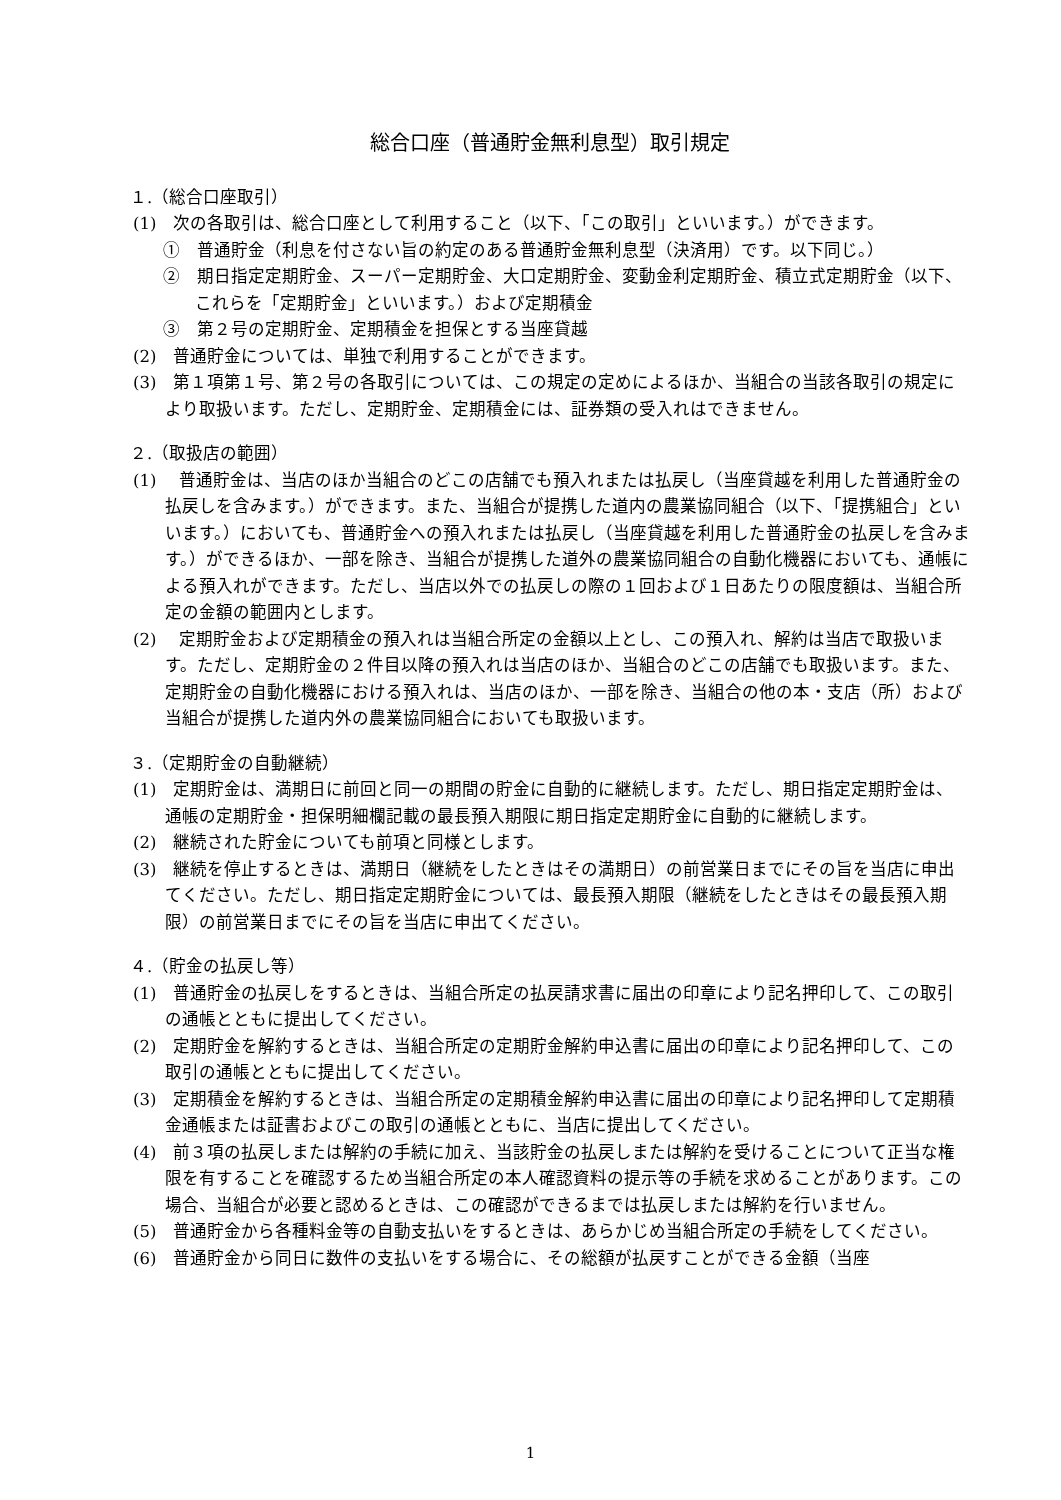総合口座（普通貯金無利息型）取引規定
１.（総合口座取引）
(1)　次の各取引は、総合口座として利用すること（以下、「この取引」といいます。）ができます。
①　普通貯金（利息を付さない旨の約定のある普通貯金無利息型（決済用）です。以下同じ。）
②　期日指定定期貯金、スーパー定期貯金、大口定期貯金、変動金利定期貯金、積立式定期貯金（以下、これらを「定期貯金」といいます。）および定期積金
③　第２号の定期貯金、定期積金を担保とする当座貸越
(2)　普通貯金については、単独で利用することができます。
(3)　第１項第１号、第２号の各取引については、この規定の定めによるほか、当組合の当該各取引の規定により取扱います。ただし、定期貯金、定期積金には、証券類の受入れはできません。
２.（取扱店の範囲）
(1)　 普通貯金は、当店のほか当組合のどこの店舗でも預入れまたは払戻し（当座貸越を利用した普通貯金の払戻しを含みます。）ができます。また、当組合が提携した道内の農業協同組合（以下、「提携組合」といいます。）においても、普通貯金への預入れまたは払戻し（当座貸越を利用した普通貯金の払戻しを含みます。）ができるほか、一部を除き、当組合が提携した道外の農業協同組合の自動化機器においても、通帳による預入れができます。ただし、当店以外での払戻しの際の１回および１日あたりの限度額は、当組合所定の金額の範囲内とします。
(2)　 定期貯金および定期積金の預入れは当組合所定の金額以上とし、この預入れ、解約は当店で取扱います。ただし、定期貯金の２件目以降の預入れは当店のほか、当組合のどこの店舗でも取扱います。また、定期貯金の自動化機器における預入れは、当店のほか、一部を除き、当組合の他の本・支店（所）および当組合が提携した道内外の農業協同組合においても取扱います。
３.（定期貯金の自動継続）
(1)　定期貯金は、満期日に前回と同一の期間の貯金に自動的に継続します。ただし、期日指定定期貯金は、通帳の定期貯金・担保明細欄記載の最長預入期限に期日指定定期貯金に自動的に継続します。
(2)　継続された貯金についても前項と同様とします。
(3)　継続を停止するときは、満期日（継続をしたときはその満期日）の前営業日までにその旨を当店に申出てください。ただし、期日指定定期貯金については、最長預入期限（継続をしたときはその最長預入期限）の前営業日までにその旨を当店に申出てください。
４.（貯金の払戻し等）
(1)　普通貯金の払戻しをするときは、当組合所定の払戻請求書に届出の印章により記名押印して、この取引の通帳とともに提出してください。
(2)　定期貯金を解約するときは、当組合所定の定期貯金解約申込書に届出の印章により記名押印して、この取引の通帳とともに提出してください。
(3)　定期積金を解約するときは、当組合所定の定期積金解約申込書に届出の印章により記名押印して定期積金通帳または証書およびこの取引の通帳とともに、当店に提出してください。
(4)　前３項の払戻しまたは解約の手続に加え、当該貯金の払戻しまたは解約を受けることについて正当な権限を有することを確認するため当組合所定の本人確認資料の提示等の手続を求めることがあります。この場合、当組合が必要と認めるときは、この確認ができるまでは払戻しまたは解約を行いません。
(5)　普通貯金から各種料金等の自動支払いをするときは、あらかじめ当組合所定の手続をしてください。
(6)　普通貯金から同日に数件の支払いをする場合に、その総額が払戻すことができる金額（当座
1